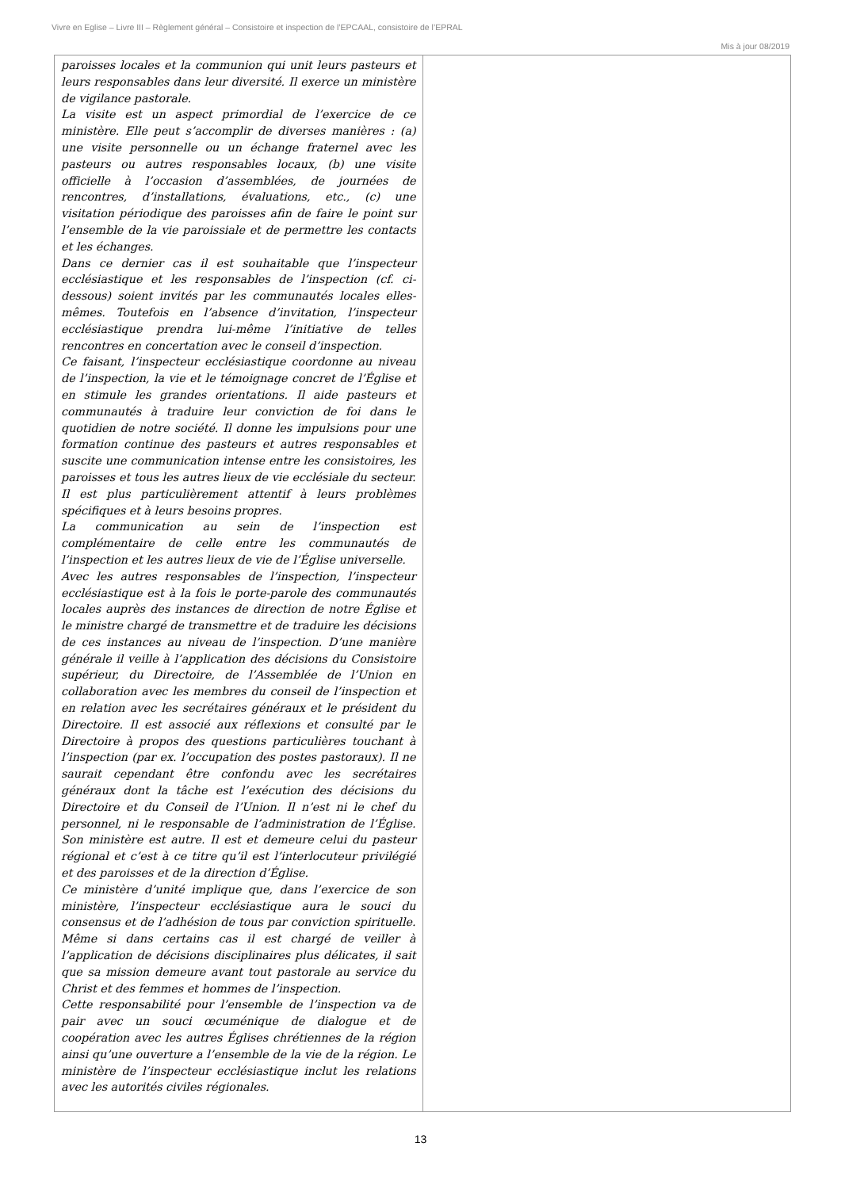Vivre en Eglise – Livre III – Règlement général – Consistoire et inspection de l’EPCAAL, consistoire de l’EPRAL
Mis à jour 08/2019
| paroisses locales et la communion qui unit leurs pasteurs et leurs responsables dans leur diversité. Il exerce un ministère de vigilance pastorale. La visite est un aspect primordial de l’exercice de ce ministère. Elle peut s’accomplir de diverses manières : (a) une visite personnelle ou un échange fraternel avec les pasteurs ou autres responsables locaux, (b) une visite officielle à l’occasion d’assemblées, de journées de rencontres, d’installations, évaluations, etc., (c) une visitation périodique des paroisses afin de faire le point sur l’ensemble de la vie paroissiale et de permettre les contacts et les échanges. Dans ce dernier cas il est souhaitable que l’inspecteur ecclésiastique et les responsables de l’inspection (cf. ci-dessous) soient invités par les communautés locales elles-mêmes. Toutefois en l’absence d’invitation, l’inspecteur ecclésiastique prendra lui-même l’initiative de telles rencontres en concertation avec le conseil d’inspection. Ce faisant, l’inspecteur ecclésiastique coordonne au niveau de l’inspection, la vie et le témoignage concret de l’Église et en stimule les grandes orientations. Il aide pasteurs et communautés à traduire leur conviction de foi dans le quotidien de notre société. Il donne les impulsions pour une formation continue des pasteurs et autres responsables et suscite une communication intense entre les consistoires, les paroisses et tous les autres lieux de vie ecclésiale du secteur. Il est plus particulièrement attentif à leurs problèmes spécifiques et à leurs besoins propres. La communication au sein de l’inspection est complémentaire de celle entre les communautés de l’inspection et les autres lieux de vie de l’Église universelle. Avec les autres responsables de l’inspection, l’inspecteur ecclésiastique est à la fois le porte-parole des communautés locales auprès des instances de direction de notre Église et le ministre chargé de transmettre et de traduire les décisions de ces instances au niveau de l’inspection. D’une manière générale il veille à l’application des décisions du Consistoire supérieur, du Directoire, de l’Assemblée de l’Union en collaboration avec les membres du conseil de l’inspection et en relation avec les secrétaires généraux et le président du Directoire. Il est associé aux réflexions et consulté par le Directoire à propos des questions particulières touchant à l’inspection (par ex. l’occupation des postes pastoraux). Il ne saurait cependant être confondu avec les secrétaires généraux dont la tâche est l’exécution des décisions du Directoire et du Conseil de l’Union. Il n’est ni le chef du personnel, ni le responsable de l’administration de l’Église. Son ministère est autre. Il est et demeure celui du pasteur régional et c’est à ce titre qu’il est l’interlocuteur privilégié et des paroisses et de la direction d’Église. Ce ministère d’unité implique que, dans l’exercice de son ministère, l’inspecteur ecclésiastique aura le souci du consensus et de l’adhésion de tous par conviction spirituelle. Même si dans certains cas il est chargé de veiller à l’application de décisions disciplinaires plus délicates, il sait que sa mission demeure avant tout pastorale au service du Christ et des femmes et hommes de l’inspection. Cette responsabilité pour l’ensemble de l’inspection va de pair avec un souci œcuménique de dialogue et de coopération avec les autres Églises chrétiennes de la région ainsi qu’une ouverture a l’ensemble de la vie de la région. Le ministère de l’inspecteur ecclésiastique inclut les relations avec les autorités civiles régionales. | |
13